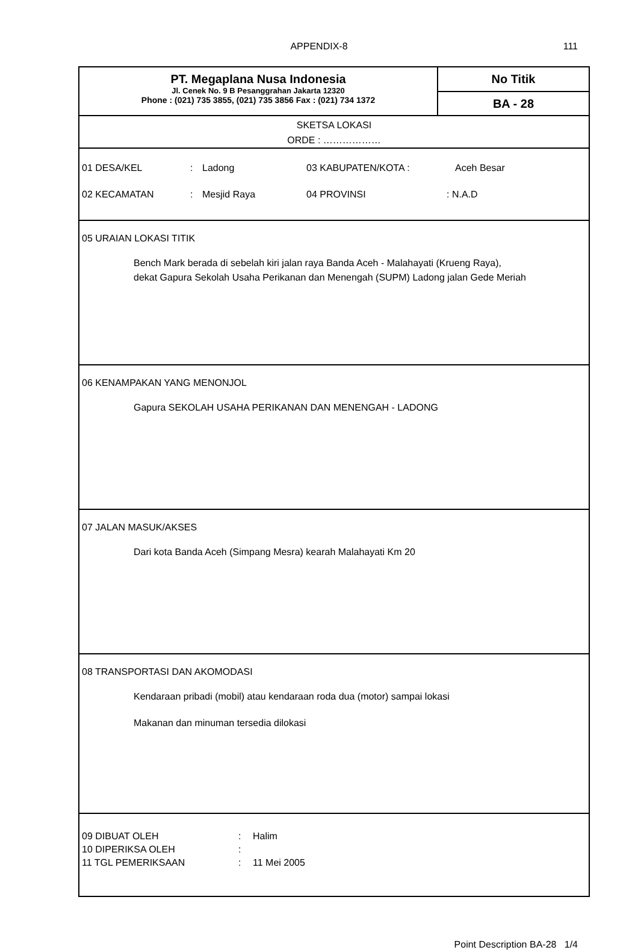APPENDIX-8 111
PT. Megaplana Nusa Indonesia
Jl. Cenek No. 9 B Pesanggrahan Jakarta 12320
Phone : (021) 735 3855, (021) 735 3856 Fax : (021) 734 1372
No Titik
BA - 28
SKETSA LOKASI
ORDE : ………………
01 DESA/KEL: Ladong 03 KABUPATEN/KOTA : Aceh Besar
02 KECAMATAN: Mesjid Raya 04 PROVINSI: N.A.D
05 URAIAN LOKASI TITIK
Bench Mark berada di sebelah kiri jalan raya Banda Aceh - Malahayati (Krueng Raya),
dekat Gapura Sekolah Usaha Perikanan dan Menengah (SUPM) Ladong jalan Gede Meriah
06 KENAMPAKAN YANG MENONJOL
Gapura SEKOLAH USAHA PERIKANAN DAN MENENGAH - LADONG
07 JALAN MASUK/AKSES
Dari kota Banda Aceh (Simpang Mesra) kearah Malahayati Km 20
08 TRANSPORTASI DAN AKOMODASI
Kendaraan pribadi (mobil) atau kendaraan roda dua (motor) sampai lokasi
Makanan dan minuman tersedia dilokasi
09 DIBUAT OLEH: Halim
10 DIPERIKSA OLEH:
11 TGL PEMERIKSAAN: 11 Mei 2005
Point Description BA-28 1/4